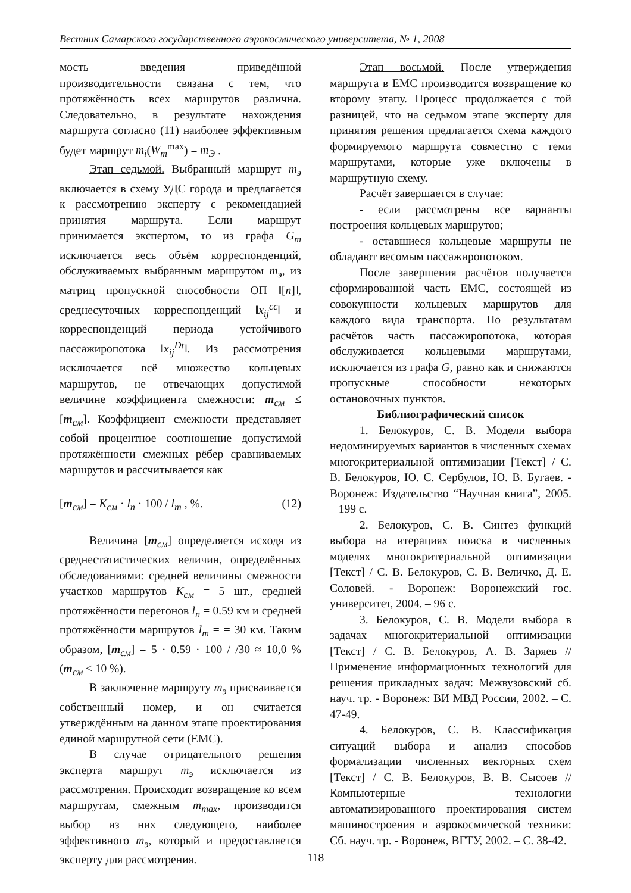Вестник Самарского государственного аэрокосмического университета, № 1, 2008
мость введения приведённой производительности связана с тем, что протяжённость всех маршрутов различна. Следовательно, в результате нахождения маршрута согласно (11) наиболее эффективным будет маршрут m<sub>i</sub>(W<sub>m</sub><sup>max</sup>) = m<sub>Э</sub> .
Этап седьмой. Выбранный маршрут m<sub>э</sub> включается в схему УДС города и предлагается к рассмотрению эксперту с рекомендацией принятия маршрута. Если маршрут принимается экспертом, то из графа G<sub>m</sub> исключается весь объём корреспонденций, обслуживаемых выбранным маршрутом m<sub>э</sub>, из матриц пропускной способности ОП ‖[n]‖, среднесуточных корреспонденций ‖x<sub>ij</sub><sup>сс</sup>‖ и корреспонденций периода устойчивого пассажиропотока ‖x<sub>ij</sub><sup>Dt</sup>‖. Из рассмотрения исключается всё множество кольцевых маршрутов, не отвечающих допустимой величине коэффициента смежности: m<sub>см</sub> ≤ [m<sub>см</sub>]. Коэффициент смежности представляет собой процентное соотношение допустимой протяжённости смежных рёбер сравниваемых маршрутов и рассчитывается как
[m<sub>см</sub>] = K<sub>см</sub> · l<sub>п</sub> · 100 / l<sub>m</sub> , %. (12)
Величина [m<sub>см</sub>] определяется исходя из среднестатистических величин, определённых обследованиями: средней величины смежности участков маршрутов K<sub>см</sub> = 5 шт., средней протяжённости перегонов l<sub>п</sub> = 0.59 км и средней протяжённости маршрутов l<sub>m</sub> = = 30 км. Таким образом, [m<sub>см</sub>] = 5 · 0.59 · 100 / /30 ≈ 10,0 % (m<sub>см</sub> ≤ 10 %).
В заключение маршруту m<sub>э</sub> присваивается собственный номер, и он считается утверждённым на данном этапе проектирования единой маршрутной сети (ЕМС).
В случае отрицательного решения эксперта маршрут m<sub>э</sub> исключается из рассмотрения. Происходит возвращение ко всем маршрутам, смежным m<sub>max</sub>, производится выбор из них следующего, наиболее эффективного m<sub>э</sub>, который и предоставляется эксперту для рассмотрения.
Этап восьмой. После утверждения маршрута в ЕМС производится возвращение ко второму этапу. Процесс продолжается с той разницей, что на седьмом этапе эксперту для принятия решения предлагается схема каждого формируемого маршрута совместно с теми маршрутами, которые уже включены в маршрутную схему.
Расчёт завершается в случае:
- если рассмотрены все варианты построения кольцевых маршрутов;
- оставшиеся кольцевые маршруты не обладают весомым пассажиропотоком.
После завершения расчётов получается сформированной часть ЕМС, состоящей из совокупности кольцевых маршрутов для каждого вида транспорта. По результатам расчётов часть пассажиропотока, которая обслуживается кольцевыми маршрутами, исключается из графа G, равно как и снижаются пропускные способности некоторых остановочных пунктов.
Библиографический список
1. Белокуров, С. В. Модели выбора недоминируемых вариантов в численных схемах многокритериальной оптимизации [Текст] / С. В. Белокуров, Ю. С. Сербулов, Ю. В. Бугаев. - Воронеж: Издательство “Научная книга”, 2005. – 199 с.
2. Белокуров, С. В. Синтез функций выбора на итерациях поиска в численных моделях многокритериальной оптимизации [Текст] / С. В. Белокуров, С. В. Величко, Д. Е. Соловей. - Воронеж: Воронежский гос. университет, 2004. – 96 с.
3. Белокуров, С. В. Модели выбора в задачах многокритериальной оптимизации [Текст] / С. В. Белокуров, А. В. Заряев // Применение информационных технологий для решения прикладных задач: Межвузовский сб. науч. тр. - Воронеж: ВИ МВД России, 2002. – С. 47-49.
4. Белокуров, С. В. Классификация ситуаций выбора и анализ способов формализации численных векторных схем [Текст] / С. В. Белокуров, В. В. Сысоев // Компьютерные технологии автоматизированного проектирования систем машиностроения и аэрокосмической техники: Сб. науч. тр. - Воронеж, ВГТУ, 2002. – С. 38-42.
118